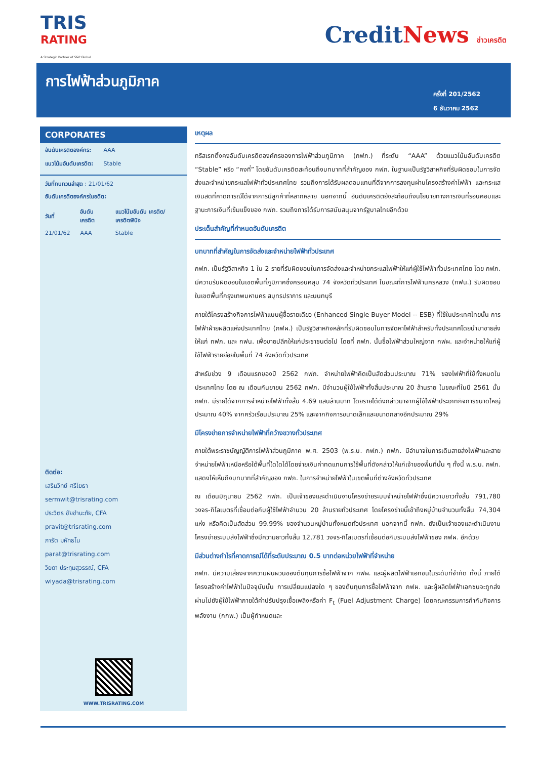TRIS
RATING
A Strategic Partner of S&P Global
CreditNews ข่าวเครดิต
การไฟฟ้าส่วนภูมิภาค
ครั้งที่ 201/2562
6 ธันวาคม 2562
CORPORATES
| อันดับเครดิตองค์กร: | AAA |
| แนวโน้มอันดับเครดิต: | Stable |
วันที่ทบทวนล่าสุด : 21/01/62
อันดับเครดิตองค์กรในอดีต:
| วันที่ | อันดับ เครดิต | แนวโน้มอันดับ เครดิต/ เครดิตพินิจ |
| --- | --- | --- |
| 21/01/62 | AAA | Stable |
ติดต่อ:
เสริมวิทย์ ศรีโยธา
sermwit@trisrating.com
ประวิตร ชัยชำนะภัย, CFA
pravit@trisrating.com
ภารัต มหัทธโน
parat@trisrating.com
วิยดา ประทุมสุวรรณ์, CFA
wiyada@trisrating.com
WWW.TRISRATING.COM
เหตุผล
ทริสเรทติ้งคงอันดับเครดิตองค์กรของการไฟฟ้าส่วนภูมิภาค (กฟภ.) ที่ระดับ “AAA” ด้วยแนวโน้มอันดับเครดิต “Stable” หรือ “คงที่” โดยอันดับเครดิตสะท้อนถึงบทบาทที่สำคัญของ กฟภ. ในฐานะเป็นรัฐวิสาหกิจที่รับผิดชอบในการจัดส่งและจำหน่ายกระแสไฟฟ้าทั่วประเทศไทย รวมถึงการได้รับผลตอบแทนที่ดีจากการลงทุนผ่านโครงสร้างค่าไฟฟ้า และกระแสเงินสดที่คาดการณ์ได้จากการมีลูกค้าที่หลากหลาย นอกจากนี้ อันดับเครดิตยังสะท้อนถึงนโยบายทางการเงินที่รอบคอบและฐานะการเงินที่เข้มแข็งของ กฟภ. รวมถึงการได้รับการสนับสนุนจากรัฐบาลไทยอีกด้วย
ประเด็นสำคัญที่กำหนดอันดับเครดิต
บทบาทที่สำคัญในการจัดส่งและจำหน่ายไฟฟ้าทั่วประเทศ
กฟภ. เป็นรัฐวิสาหกิจ 1 ใน 2 รายที่รับผิดชอบในการจัดส่งและจำหน่ายกระแสไฟฟ้าให้แก่ผู้ใช้ไฟฟ้าทั่วประเทศไทย โดย กฟภ. มีความรับผิดชอบในเขตพื้นที่ภูมิภาคซึ่งครอบคลุม 74 จังหวัดทั่วประเทศ ในขณะที่การไฟฟ้านครหลวง (กฟน.) รับผิดชอบในเขตพื้นที่กรุงเทพมหานคร สมุทรปราการ และนนทบุรี
ภายใต้โครงสร้างกิจการไฟฟ้าแบบผู้ซื้อรายเดียว (Enhanced Single Buyer Model -- ESB) ที่ใช้ในประเทศไทยนั้น การไฟฟ้าฝ่ายผลิตแห่งประเทศไทย (กฟผ.) เป็นรัฐวิสาหกิจหลักที่รับผิดชอบในการจัดหาไฟฟ้าสำหรับทั้งประเทศโดยนำมาขายส่งให้แก่ กฟภ. และ กฟน. เพื่อขายปลีกให้แก่ประชาชนต่อไป โดยที่ กฟภ. นั้นซื้อไฟฟ้าส่วนใหญ่จาก กฟผ. และจำหน่ายให้แก่ผู้ใช้ไฟฟ้ารายย่อยในพื้นที่ 74 จังหวัดทั่วประเทศ
สำหรับช่วง 9 เดือนแรกของปี 2562 กฟภ. จำหน่ายไฟฟ้าคิดเป็นสัดส่วนประมาณ 71% ของไฟฟ้าที่ใช้ทั้งหมดในประเทศไทย โดย ณ เดือนกันยายน 2562 กฟภ. มีจำนวนผู้ใช้ไฟฟ้าทั้งสิ้นประมาณ 20 ล้านราย ในขณะที่ในปี 2561 นั้น กฟภ. มีรายได้จากการจำหน่ายไฟฟ้าทั้งสิ้น 4.69 แสนล้านบาท โดยรายได้ดังกล่าวมาจากผู้ใช้ไฟฟ้าประเภทกิจการขนาดใหญ่ประมาณ 40% จากครัวเรือนประมาณ 25% และจากกิจการขนาดเล็กและขนาดกลางอีกประมาณ 29%
มีโครงข่ายการจำหน่ายไฟฟ้าที่กว้างขวางทั่วประเทศ
ภายใต้พระราชบัญญัติการไฟฟ้าส่วนภูมิภาค พ.ศ. 2503 (พ.ร.บ. กฟภ.) กฟภ. มีอำนาจในการเดินสายส่งไฟฟ้าและสายจำหน่ายไฟฟ้าเหนือหรือใต้พื้นที่ใดใดได้โดยจ่ายเงินค่าทดแทนการใช้พื้นที่ดังกล่าวให้แก่เจ้าของพื้นที่นั้น ๆ ทั้งนี้ พ.ร.บ. กฟภ. แสดงให้เห็นถึงบทบาทที่สำคัญของ กฟภ. ในการจำหน่ายไฟฟ้าในเขตพื้นที่ต่างจังหวัดทั่วประเทศ
ณ เดือนมิถุนายน 2562 กฟภ. เป็นเจ้าของและดำเนินงานโครงข่ายระบบจำหน่ายไฟฟ้าซึ่งมีความยาวทั้งสิ้น 791,780 วงจร-กิโลเมตรที่เชื่อมต่อกับผู้ใช้ไฟฟ้าจำนวน 20 ล้านรายทั่วประเทศ โดยโครงข่ายนี้เข้าถึงหมู่บ้านจำนวนทั้งสิ้น 74,304 แห่ง หรือคิดเป็นสัดส่วน 99.99% ของจำนวนหมู่บ้านทั้งหมดทั่วประเทศ นอกจากนี้ กฟภ. ยังเป็นเจ้าของและดำเนินงานโครงข่ายระบบส่งไฟฟ้าซึ่งมีความยาวทั้งสิ้น 12,781 วงจร-กิโลเมตรที่เชื่อมต่อกับระบบส่งไฟฟ้าของ กฟผ. อีกด้วย
มีส่วนต่างกำไรที่คาดการณ์ได้ที่ระดับประมาณ 0.5 บาทต่อหน่วยไฟฟ้าที่จำหน่าย
กฟภ. มีความเสี่ยงจากความผันผวนของต้นทุนการซื้อไฟฟ้าจาก กฟผ. และผู้ผลิตไฟฟ้าเอกชนในระดับที่จำกัด ทั้งนี้ ภายใต้โครงสร้างค่าไฟฟ้าในปัจจุบันนั้น การเปลี่ยนแปลงใด ๆ ของต้นทุนการซื้อไฟฟ้าจาก กฟผ. และผู้ผลิตไฟฟ้าเอกชนจะถูกส่งผ่านไปยังผู้ใช้ไฟฟ้าภายใต้ค่าปรับปรุงเชื้อเพลิงหรือค่า F<sub>t</sub> (Fuel Adjustment Charge) โดยคณะกรรมการกำกับกิจการพลังงาน (กกพ.) เป็นผู้กำหนดและ